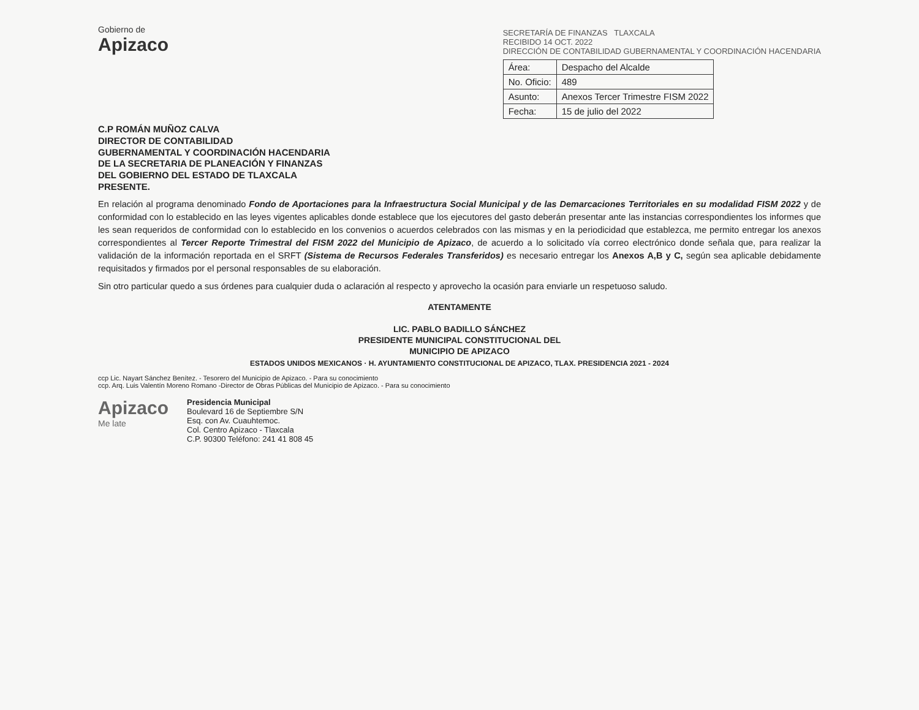Gobierno de
Apizaco
SECRETARÍA DE FINANZAS TLAXCALA
RECIBIDO 14 OCT. 2022
DIRECCIÓN DE CONTABILIDAD GUBERNAMENTAL Y COORDINACIÓN HACENDARIA
| Área: | Despacho del Alcalde |
| No. Oficio: | 489 |
| Asunto: | Anexos Tercer Trimestre FISM 2022 |
| Fecha: | 15 de julio del 2022 |
C.P ROMÁN MUÑOZ CALVA
DIRECTOR DE CONTABILIDAD
GUBERNAMENTAL Y COORDINACIÓN HACENDARIA
DE LA SECRETARIA DE PLANEACIÓN Y FINANZAS
DEL GOBIERNO DEL ESTADO DE TLAXCALA
PRESENTE.
En relación al programa denominado Fondo de Aportaciones para la Infraestructura Social Municipal y de las Demarcaciones Territoriales en su modalidad FISM 2022 y de conformidad con lo establecido en las leyes vigentes aplicables donde establece que los ejecutores del gasto deberán presentar ante las instancias correspondientes los informes que les sean requeridos de conformidad con lo establecido en los convenios o acuerdos celebrados con las mismas y en la periodicidad que establezca, me permito entregar los anexos correspondientes al Tercer Reporte Trimestral del FISM 2022 del Municipio de Apizaco, de acuerdo a lo solicitado vía correo electrónico donde señala que, para realizar la validación de la información reportada en el SRFT (Sistema de Recursos Federales Transferidos) es necesario entregar los Anexos A,B y C, según sea aplicable debidamente requisitados y firmados por el personal responsables de su elaboración.
Sin otro particular quedo a sus órdenes para cualquier duda o aclaración al respecto y aprovecho la ocasión para enviarle un respetuoso saludo.
ATENTAMENTE
LIC. PABLO BADILLO SÁNCHEZ
PRESIDENTE MUNICIPAL CONSTITUCIONAL DEL
MUNICIPIO DE APIZACO
ESTADOS UNIDOS MEXICANOS · H. AYUNTAMIENTO CONSTITUCIONAL DE APIZACO, TLAX. PRESIDENCIA 2021 - 2024
ccp Lic. Nayart Sánchez Benítez. - Tesorero del Municipio de Apizaco. - Para su conocimiento
ccp. Arq. Luis Valentín Moreno Romano -Director de Obras Públicas del Municipio de Apizaco. - Para su conocimiento
Apizaco
Me late
Presidencia Municipal
Boulevard 16 de Septiembre S/N
Esq. con Av. Cuauhtemoc.
Col. Centro Apizaco - Tlaxcala
C.P. 90300 Teléfono: 241 41 808 45